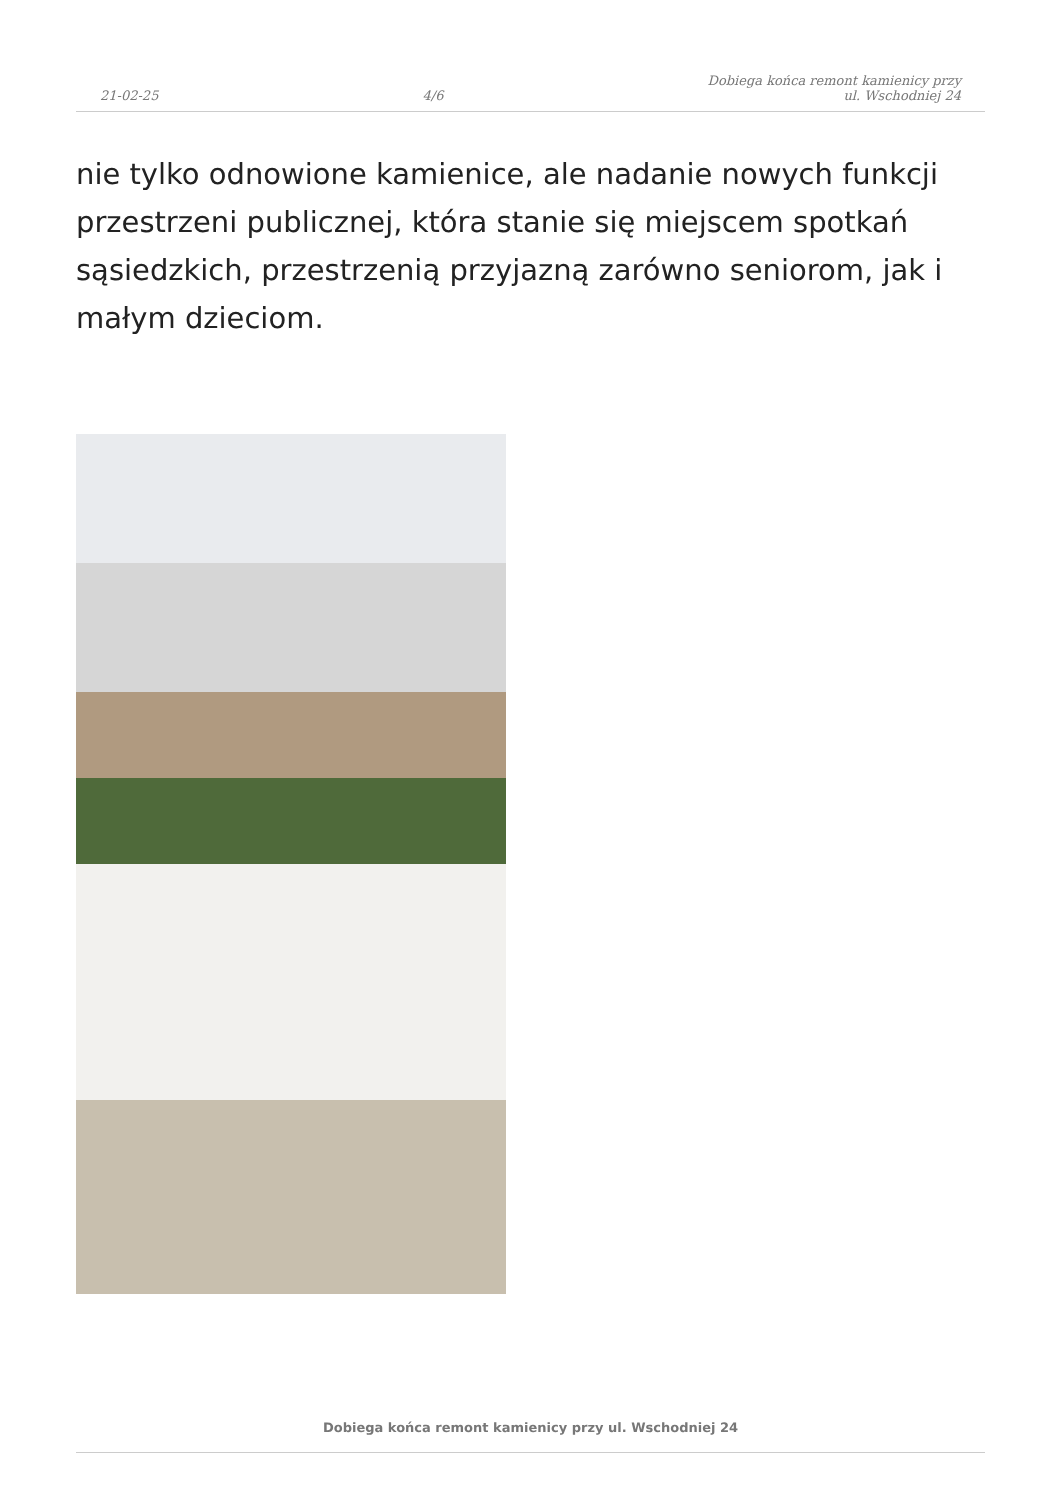21-02-25 4/6 Dobiega końca remont kamienicy przy
ul. Wschodniej 24
nie tylko odnowione kamienice, ale nadanie nowych funkcji przestrzeni publicznej, która stanie się miejscem spotkań sąsiedzkich, przestrzenią przyjazną zarówno seniorom, jak i małym dzieciom.
Dobiega końca remont kamienicy przy ul. Wschodniej 24